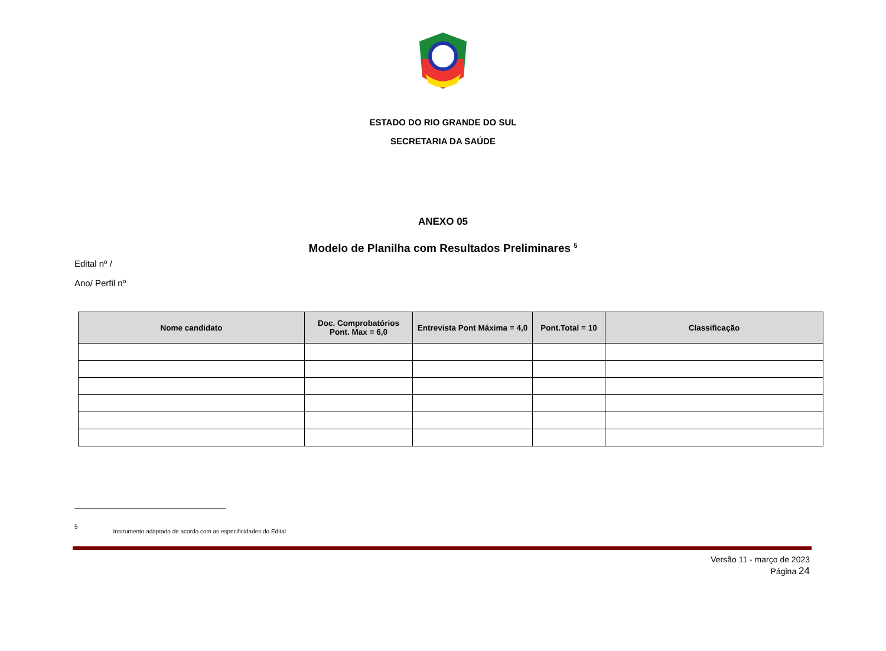ESTADO DO RIO GRANDE DO SUL
SECRETARIA DA SAÚDE
ANEXO 05
Modelo de Planilha com Resultados Preliminares <sup>5</sup>
Edital nº /
Ano/ Perfil nº
| Nome candidato | Doc. Comprobatórios Pont. Max = 6,0 | Entrevista Pont Máxima = 4,0 | Pont.Total = 10 | Classificação |
| --- | --- | --- | --- | --- |
5 Instrumento adaptado de acordo com as especificidades do Edital
Versão 11 - março de 2023
Página 24